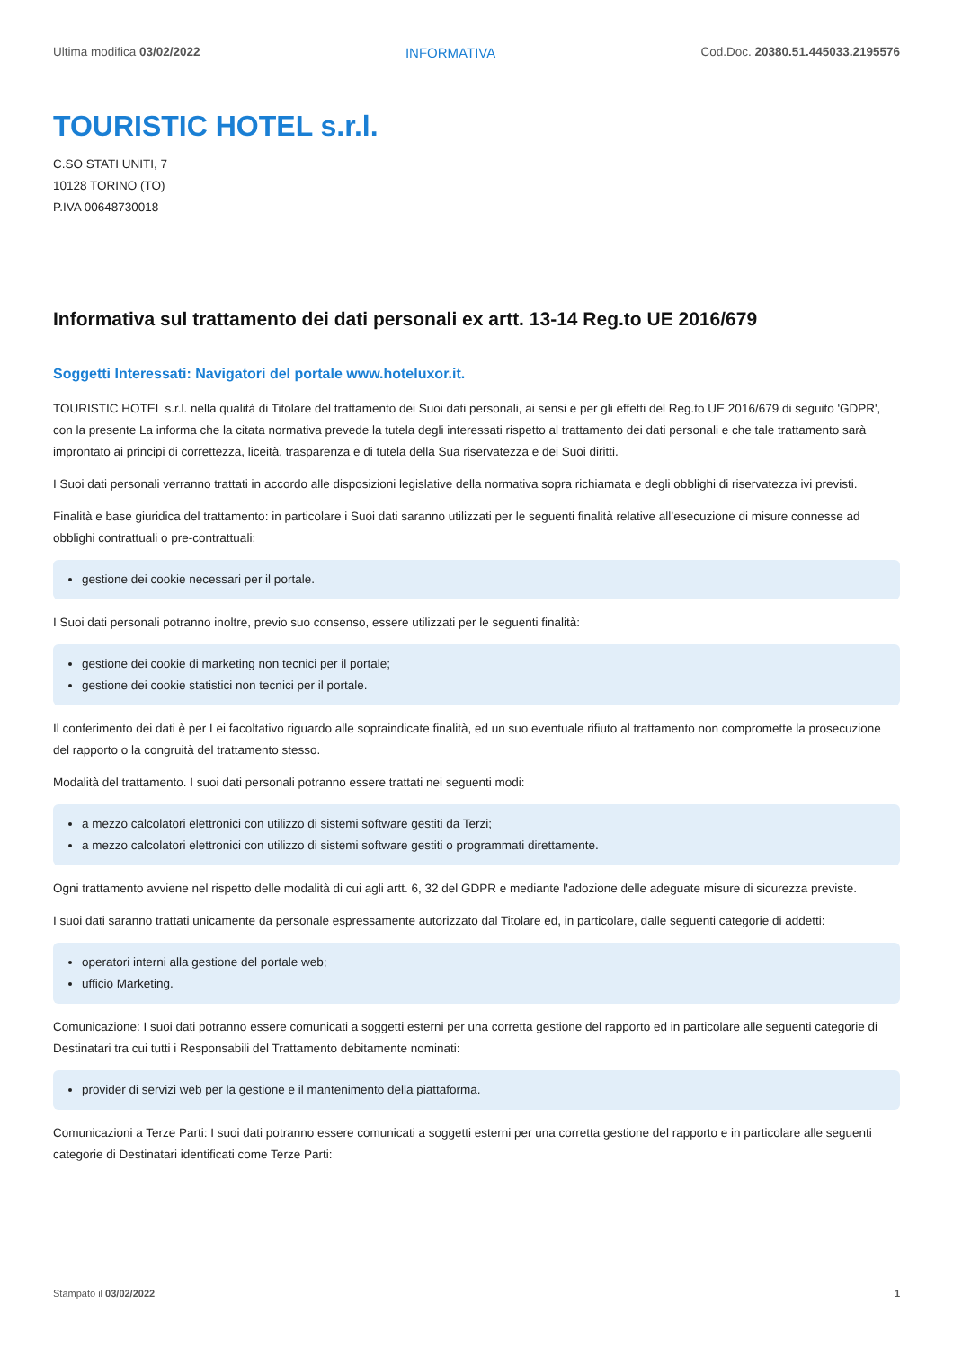Ultima modifica 03/02/2022 INFORMATIVA Cod.Doc. 20380.51.445033.2195576
TOURISTIC HOTEL s.r.l.
C.SO STATI UNITI, 7
10128 TORINO (TO)
P.IVA 00648730018
Informativa sul trattamento dei dati personali ex artt. 13-14 Reg.to UE 2016/679
Soggetti Interessati: Navigatori del portale www.hoteluxor.it.
TOURISTIC HOTEL s.r.l. nella qualità di Titolare del trattamento dei Suoi dati personali, ai sensi e per gli effetti del Reg.to UE 2016/679 di seguito 'GDPR', con la presente La informa che la citata normativa prevede la tutela degli interessati rispetto al trattamento dei dati personali e che tale trattamento sarà improntato ai principi di correttezza, liceità, trasparenza e di tutela della Sua riservatezza e dei Suoi diritti.
I Suoi dati personali verranno trattati in accordo alle disposizioni legislative della normativa sopra richiamata e degli obblighi di riservatezza ivi previsti.
Finalità e base giuridica del trattamento: in particolare i Suoi dati saranno utilizzati per le seguenti finalità relative all’esecuzione di misure connesse ad obblighi contrattuali o pre-contrattuali:
gestione dei cookie necessari per il portale.
I Suoi dati personali potranno inoltre, previo suo consenso, essere utilizzati per le seguenti finalità:
gestione dei cookie di marketing non tecnici per il portale;
gestione dei cookie statistici non tecnici per il portale.
Il conferimento dei dati è per Lei facoltativo riguardo alle sopraindicate finalità, ed un suo eventuale rifiuto al trattamento non compromette la prosecuzione del rapporto o la congruità del trattamento stesso.
Modalità del trattamento. I suoi dati personali potranno essere trattati nei seguenti modi:
a mezzo calcolatori elettronici con utilizzo di sistemi software gestiti da Terzi;
a mezzo calcolatori elettronici con utilizzo di sistemi software gestiti o programmati direttamente.
Ogni trattamento avviene nel rispetto delle modalità di cui agli artt. 6, 32 del GDPR e mediante l'adozione delle adeguate misure di sicurezza previste.
I suoi dati saranno trattati unicamente da personale espressamente autorizzato dal Titolare ed, in particolare, dalle seguenti categorie di addetti:
operatori interni alla gestione del portale web;
ufficio Marketing.
Comunicazione: I suoi dati potranno essere comunicati a soggetti esterni per una corretta gestione del rapporto ed in particolare alle seguenti categorie di Destinatari tra cui tutti i Responsabili del Trattamento debitamente nominati:
provider di servizi web per la gestione e il mantenimento della piattaforma.
Comunicazioni a Terze Parti: I suoi dati potranno essere comunicati a soggetti esterni per una corretta gestione del rapporto e in particolare alle seguenti categorie di Destinatari identificati come Terze Parti:
Stampato il 03/02/2022 1